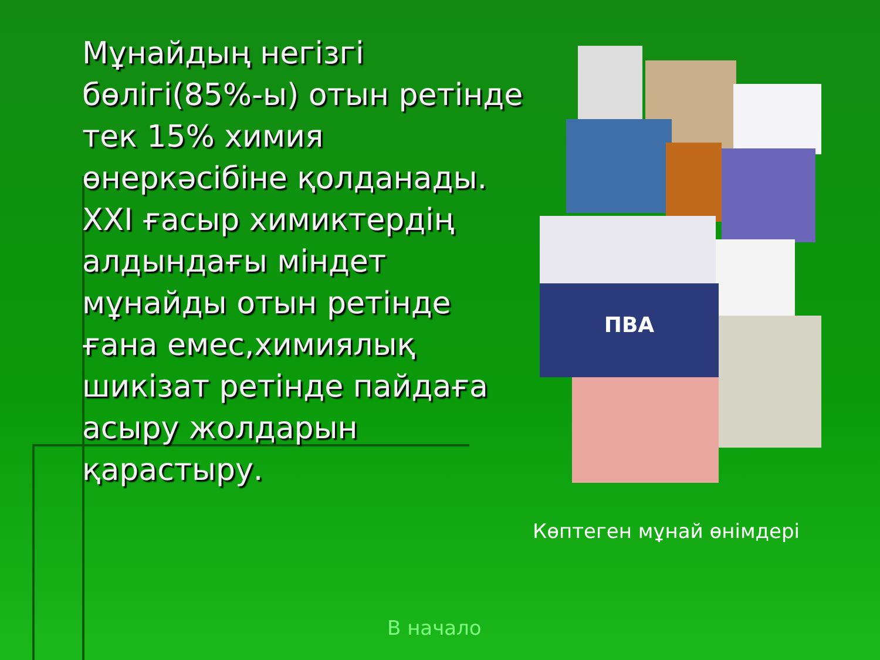Мұнайдың негізгі бөлігі(85%-ы) отын ретінде тек 15% химия өнеркәсібіне қолданады.
XXI ғасыр химиктердің алдындағы міндет мұнайды отын ретінде ғана емес,химиялық шикізат ретінде пайдаға асыру жолдарын қарастыру.
ПВА
Көптеген мұнай өнімдері
В начало